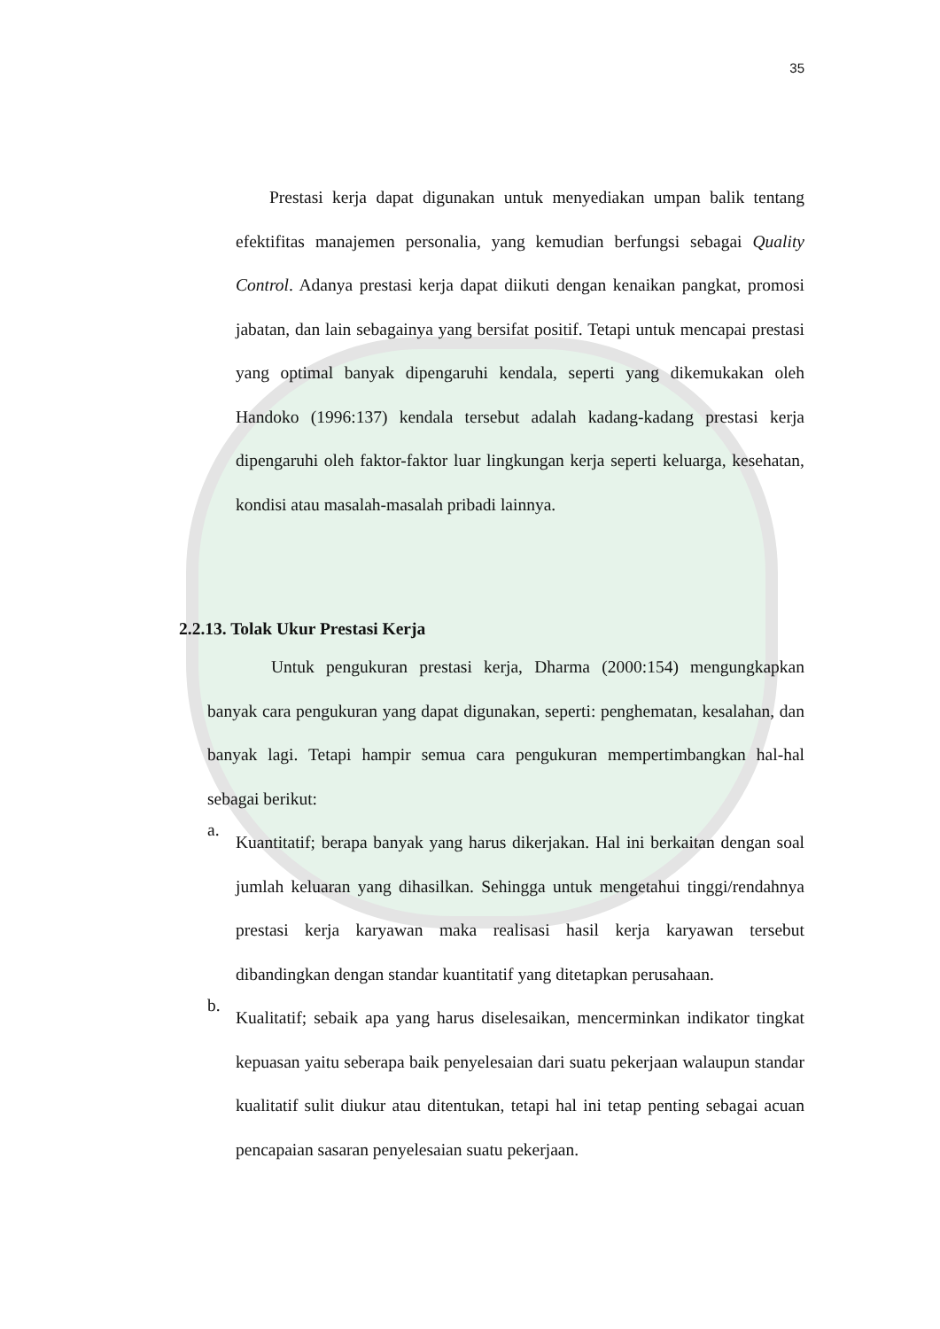35
Prestasi kerja dapat digunakan untuk menyediakan umpan balik tentang efektifitas manajemen personalia, yang kemudian berfungsi sebagai Quality Control. Adanya prestasi kerja dapat diikuti dengan kenaikan pangkat, promosi jabatan, dan lain sebagainya yang bersifat positif. Tetapi untuk mencapai prestasi yang optimal banyak dipengaruhi kendala, seperti yang dikemukakan oleh Handoko (1996:137) kendala tersebut adalah kadang-kadang prestasi kerja dipengaruhi oleh faktor-faktor luar lingkungan kerja seperti keluarga, kesehatan, kondisi atau masalah-masalah pribadi lainnya.
2.2.13. Tolak Ukur Prestasi Kerja
Untuk pengukuran prestasi kerja, Dharma (2000:154) mengungkapkan banyak cara pengukuran yang dapat digunakan, seperti: penghematan, kesalahan, dan banyak lagi. Tetapi hampir semua cara pengukuran mempertimbangkan hal-hal sebagai berikut:
a.
Kuantitatif; berapa banyak yang harus dikerjakan. Hal ini berkaitan dengan soal jumlah keluaran yang dihasilkan. Sehingga untuk mengetahui tinggi/rendahnya prestasi kerja karyawan maka realisasi hasil kerja karyawan tersebut dibandingkan dengan standar kuantitatif yang ditetapkan perusahaan.
b.
Kualitatif; sebaik apa yang harus diselesaikan, mencerminkan indikator tingkat kepuasan yaitu seberapa baik penyelesaian dari suatu pekerjaan walaupun standar kualitatif sulit diukur atau ditentukan, tetapi hal ini tetap penting sebagai acuan pencapaian sasaran penyelesaian suatu pekerjaan.